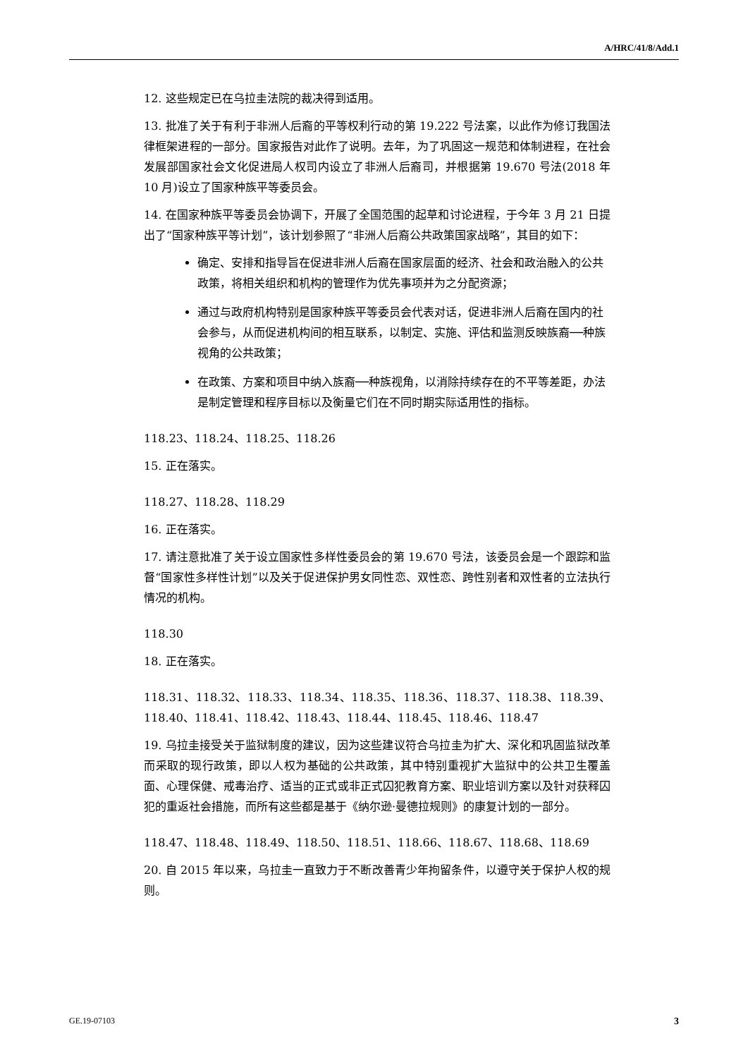A/HRC/41/8/Add.1
12. 这些规定已在乌拉圭法院的裁决得到适用。
13. 批准了关于有利于非洲人后裔的平等权利行动的第 19.222 号法案，以此作为修订我国法律框架进程的一部分。国家报告对此作了说明。去年，为了巩固这一规范和体制进程，在社会发展部国家社会文化促进局人权司内设立了非洲人后裔司，并根据第 19.670 号法(2018 年 10 月)设立了国家种族平等委员会。
14. 在国家种族平等委员会协调下，开展了全国范围的起草和讨论进程，于今年 3 月 21 日提出了“国家种族平等计划”，该计划参照了“非洲人后裔公共政策国家战略”，其目的如下：
确定、安排和指导旨在促进非洲人后裔在国家层面的经济、社会和政治融入的公共政策，将相关组织和机构的管理作为优先事项并为之分配资源；
通过与政府机构特别是国家种族平等委员会代表对话，促进非洲人后裔在国内的社会参与，从而促进机构间的相互联系，以制定、实施、评估和监测反映族裔──种族视角的公共政策；
在政策、方案和项目中纳入族裔──种族视角，以消除持续存在的不平等差距，办法是制定管理和程序目标以及衡量它们在不同时期实际适用性的指标。
118.23、118.24、118.25、118.26
15. 正在落实。
118.27、118.28、118.29
16. 正在落实。
17. 请注意批准了关于设立国家性多样性委员会的第 19.670 号法，该委员会是一个跟踪和监督“国家性多样性计划”以及关于促进保护男女同性恋、双性恋、跨性别者和双性者的立法执行情况的机构。
118.30
18. 正在落实。
118.31、118.32、118.33、118.34、118.35、118.36、118.37、118.38、118.39、118.40、118.41、118.42、118.43、118.44、118.45、118.46、118.47
19. 乌拉圭接受关于监狱制度的建议，因为这些建议符合乌拉圭为扩大、深化和巩固监狱改革而采取的现行政策，即以人权为基础的公共政策，其中特别重视扩大监狱中的公共卫生覆盖面、心理保健、戒毒治疗、适当的正式或非正式囚犯教育方案、职业培训方案以及针对获释囚犯的重返社会措施，而所有这些都是基于《纳尔逊·曼德拉规则》的康复计划的一部分。
118.47、118.48、118.49、118.50、118.51、118.66、118.67、118.68、118.69
20. 自 2015 年以来，乌拉圭一直致力于不断改善青少年拘留条件，以遵守关于保护人权的规则。
GE.19-07103 3